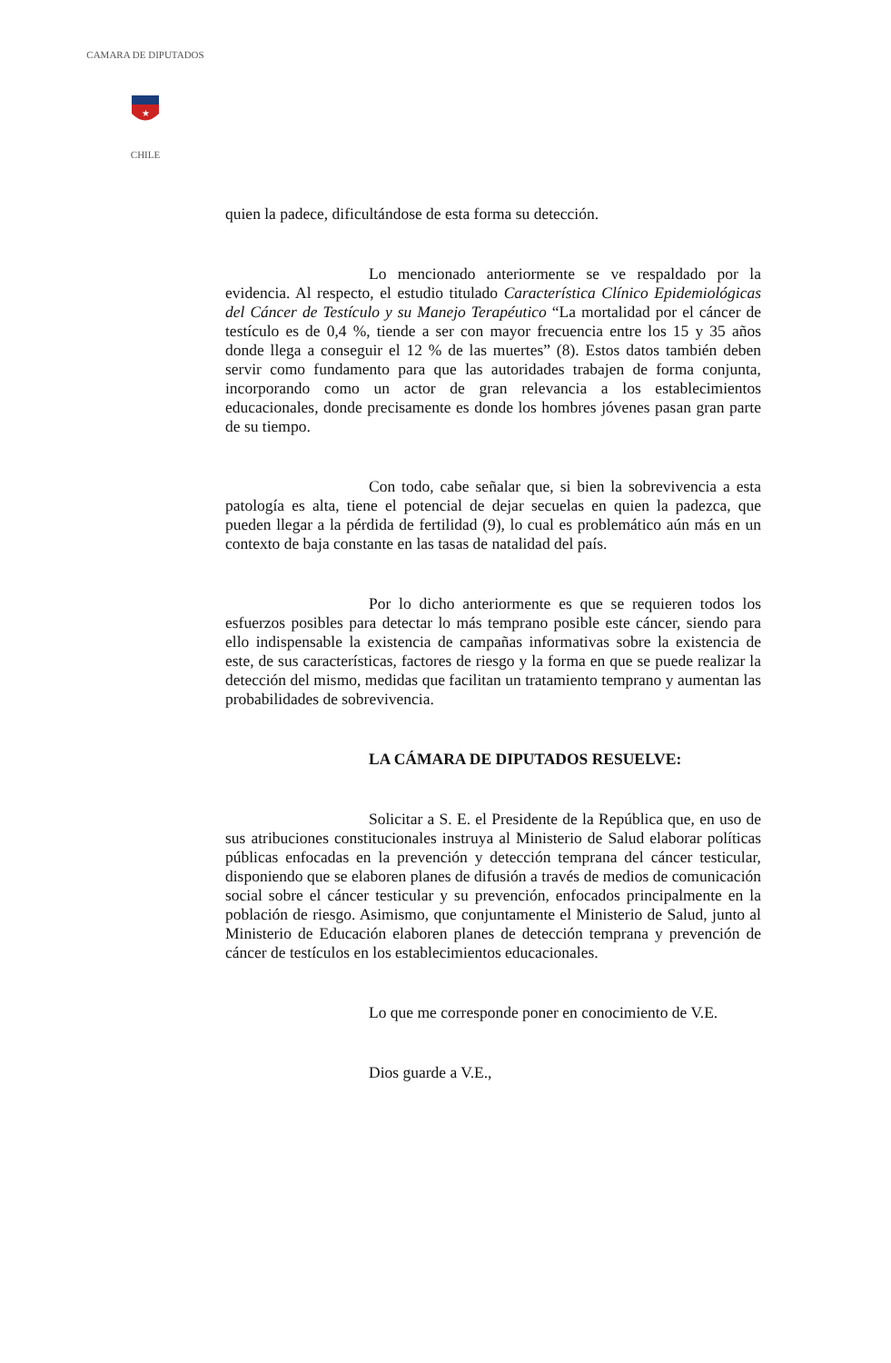CHILE
CAMARA DE DIPUTADOS
★
quien la padece, dificultándose de esta forma su detección.
Lo mencionado anteriormente se ve respaldado por la evidencia. Al respecto, el estudio titulado Característica Clínico Epidemiológicas del Cáncer de Testículo y su Manejo Terapéutico “La mortalidad por el cáncer de testículo es de 0,4 %, tiende a ser con mayor frecuencia entre los 15 y 35 años donde llega a conseguir el 12 % de las muertes” (8). Estos datos también deben servir como fundamento para que las autoridades trabajen de forma conjunta, incorporando como un actor de gran relevancia a los establecimientos educacionales, donde precisamente es donde los hombres jóvenes pasan gran parte de su tiempo.
Con todo, cabe señalar que, si bien la sobrevivencia a esta patología es alta, tiene el potencial de dejar secuelas en quien la padezca, que pueden llegar a la pérdida de fertilidad (9), lo cual es problemático aún más en un contexto de baja constante en las tasas de natalidad del país.
Por lo dicho anteriormente es que se requieren todos los esfuerzos posibles para detectar lo más temprano posible este cáncer, siendo para ello indispensable la existencia de campañas informativas sobre la existencia de este, de sus características, factores de riesgo y la forma en que se puede realizar la detección del mismo, medidas que facilitan un tratamiento temprano y aumentan las probabilidades de sobrevivencia.
LA CÁMARA DE DIPUTADOS RESUELVE:
Solicitar a S. E. el Presidente de la República que, en uso de sus atribuciones constitucionales instruya al Ministerio de Salud elaborar políticas públicas enfocadas en la prevención y detección temprana del cáncer testicular, disponiendo que se elaboren planes de difusión a través de medios de comunicación social sobre el cáncer testicular y su prevención, enfocados principalmente en la población de riesgo. Asimismo, que conjuntamente el Ministerio de Salud, junto al Ministerio de Educación elaboren planes de detección temprana y prevención de cáncer de testículos en los establecimientos educacionales.
Lo que me corresponde poner en conocimiento de V.E.
Dios guarde a V.E.,